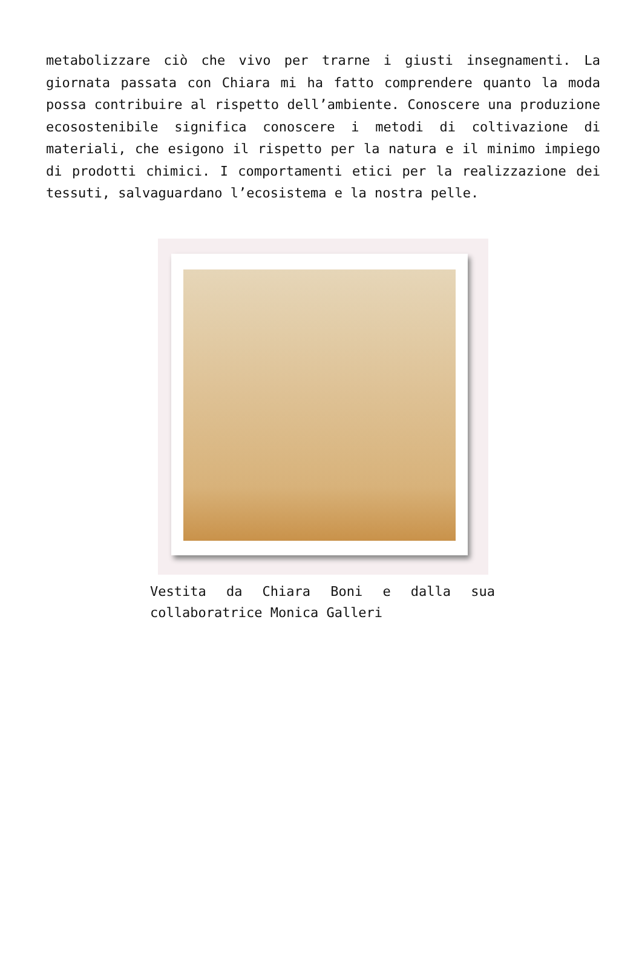metabolizzare ciò che vivo per trarne i giusti insegnamenti. La giornata passata con Chiara mi ha fatto comprendere quanto la moda possa contribuire al rispetto dell’ambiente. Conoscere una produzione ecosostenibile significa conoscere i metodi di coltivazione di materiali, che esigono il rispetto per la natura e il minimo impiego di prodotti chimici. I comportamenti etici per la realizzazione dei tessuti, salvaguardano l’ecosistema e la nostra pelle.
Vestita da Chiara Boni e dalla sua collaboratrice Monica Galleri